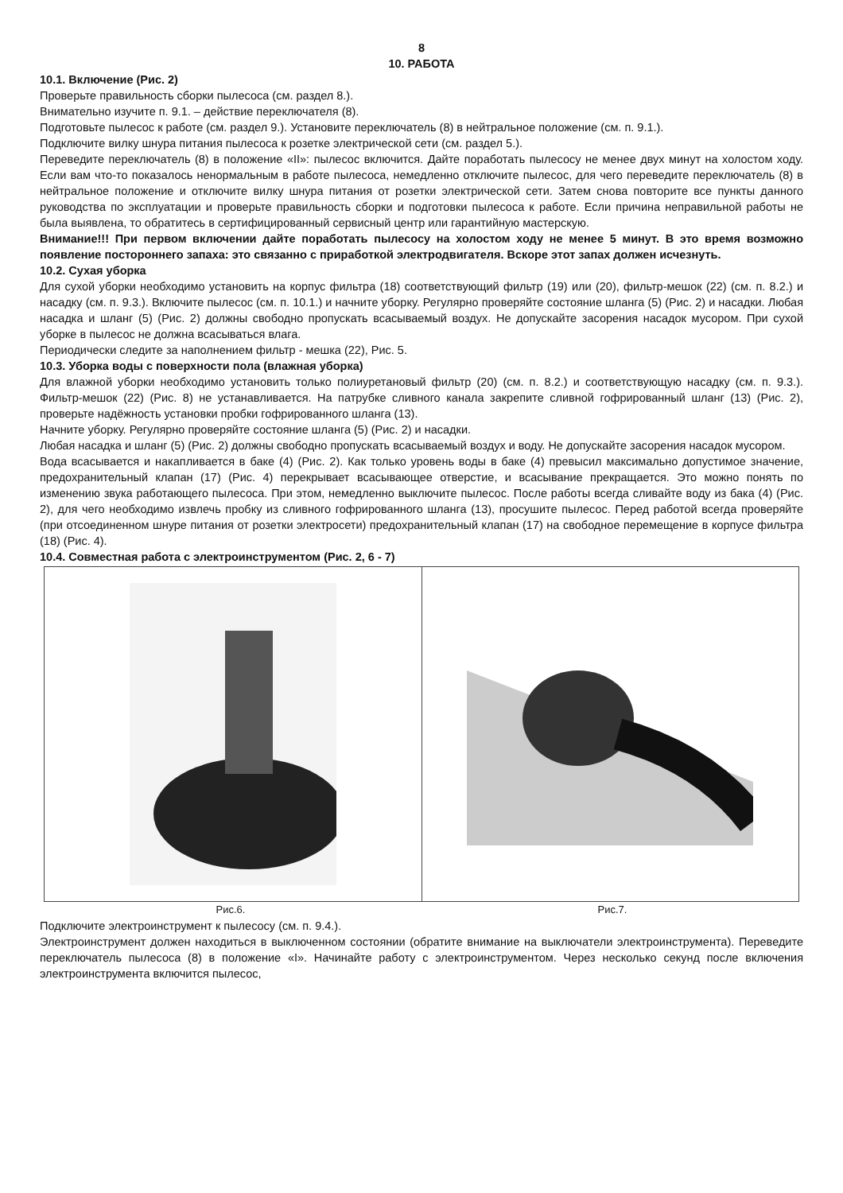8
10. РАБОТА
10.1. Включение (Рис. 2)
Проверьте правильность сборки пылесоса (см. раздел 8.).
Внимательно изучите п. 9.1. – действие переключателя (8).
Подготовьте пылесос к работе (см. раздел 9.). Установите переключатель (8) в нейтральное положение (см. п. 9.1.).
Подключите вилку шнура питания пылесоса к розетке электрической сети (см. раздел 5.).
Переведите переключатель (8) в положение «II»: пылесос включится. Дайте поработать пылесосу не менее двух минут на холостом ходу. Если вам что-то показалось ненормальным в работе пылесоса, немедленно отключите пылесос, для чего переведите переключатель (8) в нейтральное положение и отключите вилку шнура питания от розетки электрической сети. Затем снова повторите все пункты данного руководства по эксплуатации и проверьте правильность сборки и подготовки пылесоса к работе. Если причина неправильной работы не была выявлена, то обратитесь в сертифицированный сервисный центр или гарантийную мастерскую.
Внимание!!! При первом включении дайте поработать пылесосу на холостом ходу не менее 5 минут. В это время возможно появление постороннего запаха: это связанно с приработкой электродвигателя. Вскоре этот запах должен исчезнуть.
10.2. Сухая уборка
Для сухой уборки необходимо установить на корпус фильтра (18) соответствующий фильтр (19) или (20), фильтр-мешок (22) (см. п. 8.2.) и насадку (см. п. 9.3.). Включите пылесос (см. п. 10.1.) и начните уборку. Регулярно проверяйте состояние шланга (5) (Рис. 2) и насадки. Любая насадка и шланг (5) (Рис. 2) должны свободно пропускать всасываемый воздух. Не допускайте засорения насадок мусором. При сухой уборке в пылесос не должна всасываться влага.
Периодически следите за наполнением фильтр - мешка (22), Рис. 5.
10.3. Уборка воды с поверхности пола (влажная уборка)
Для влажной уборки необходимо установить только полиуретановый фильтр (20) (см. п. 8.2.) и соответствующую насадку (см. п. 9.3.). Фильтр-мешок (22) (Рис. 8) не устанавливается. На патрубке сливного канала закрепите сливной гофрированный шланг (13) (Рис. 2), проверьте надёжность установки пробки гофрированного шланга (13).
Начните уборку. Регулярно проверяйте состояние шланга (5) (Рис. 2) и насадки.
Любая насадка и шланг (5) (Рис. 2) должны свободно пропускать всасываемый воздух и воду. Не допускайте засорения насадок мусором.
Вода всасывается и накапливается в баке (4) (Рис. 2). Как только уровень воды в баке (4) превысил максимально допустимое значение, предохранительный клапан (17) (Рис. 4) перекрывает всасывающее отверстие, и всасывание прекращается. Это можно понять по изменению звука работающего пылесоса. При этом, немедленно выключите пылесос. После работы всегда сливайте воду из бака (4) (Рис. 2), для чего необходимо извлечь пробку из сливного гофрированного шланга (13), просушите пылесос. Перед работой всегда проверяйте (при отсоединенном шнуре питания от розетки электросети) предохранительный клапан (17) на свободное перемещение в корпусе фильтра (18) (Рис. 4).
10.4. Совместная работа с электроинструментом (Рис. 2, 6 - 7)
Рис.6. Рис.7.
Подключите электроинструмент к пылесосу (см. п. 9.4.).
Электроинструмент должен находиться в выключенном состоянии (обратите внимание на выключатели электроинструмента). Переведите переключатель пылесоса (8) в положение «I». Начинайте работу с электроинструментом. Через несколько секунд после включения электроинструмента включится пылесос,